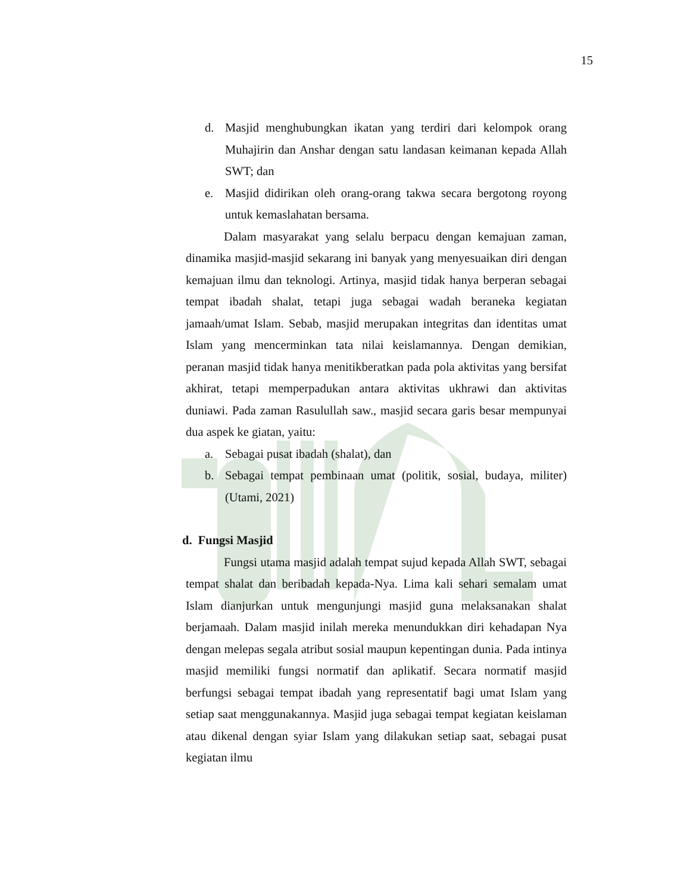15
d. Masjid menghubungkan ikatan yang terdiri dari kelompok orang Muhajirin dan Anshar dengan satu landasan keimanan kepada Allah SWT; dan
e. Masjid didirikan oleh orang-orang takwa secara bergotong royong untuk kemaslahatan bersama.
Dalam masyarakat yang selalu berpacu dengan kemajuan zaman, dinamika masjid-masjid sekarang ini banyak yang menyesuaikan diri dengan kemajuan ilmu dan teknologi. Artinya, masjid tidak hanya berperan sebagai tempat ibadah shalat, tetapi juga sebagai wadah beraneka kegiatan jamaah/umat Islam. Sebab, masjid merupakan integritas dan identitas umat Islam yang mencerminkan tata nilai keislamannya. Dengan demikian, peranan masjid tidak hanya menitikberatkan pada pola aktivitas yang bersifat akhirat, tetapi memperpadukan antara aktivitas ukhrawi dan aktivitas duniawi. Pada zaman Rasulullah saw., masjid secara garis besar mempunyai dua aspek ke giatan, yaitu:
a. Sebagai pusat ibadah (shalat), dan
b. Sebagai tempat pembinaan umat (politik, sosial, budaya, militer) (Utami, 2021)
d. Fungsi Masjid
Fungsi utama masjid adalah tempat sujud kepada Allah SWT, sebagai tempat shalat dan beribadah kepada-Nya. Lima kali sehari semalam umat Islam dianjurkan untuk mengunjungi masjid guna melaksanakan shalat berjamaah. Dalam masjid inilah mereka menundukkan diri kehadapan Nya dengan melepas segala atribut sosial maupun kepentingan dunia. Pada intinya masjid memiliki fungsi normatif dan aplikatif. Secara normatif masjid berfungsi sebagai tempat ibadah yang representatif bagi umat Islam yang setiap saat menggunakannya. Masjid juga sebagai tempat kegiatan keislaman atau dikenal dengan syiar Islam yang dilakukan setiap saat, sebagai pusat kegiatan ilmu